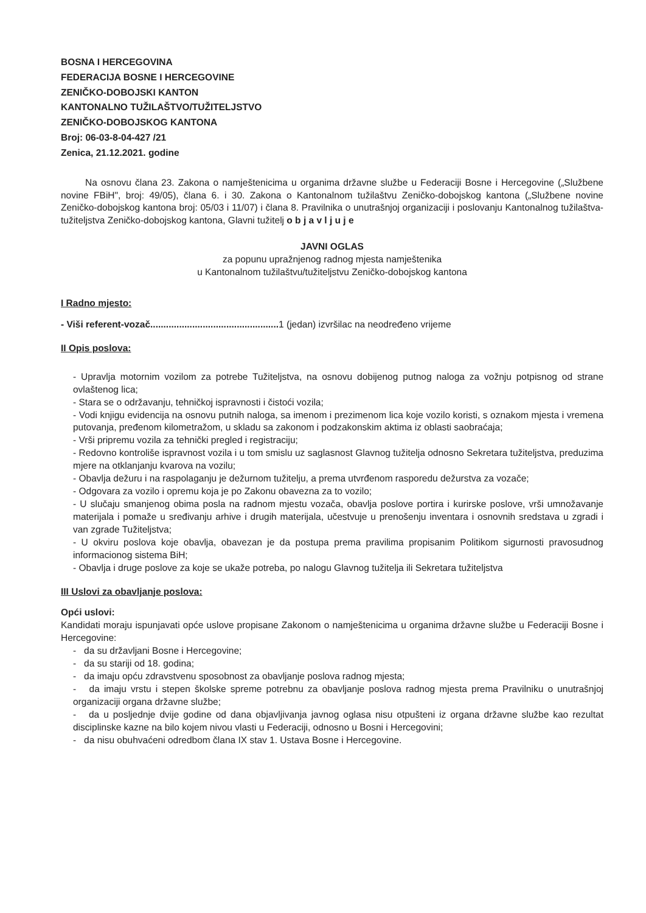BOSNA I HERCEGOVINA
FEDERACIJA BOSNE I HERCEGOVINE
ZENIČKO-DOBOJSKI KANTON
KANTONALNO TUŽILAŠTVO/TUŽITELJSTVO
ZENIČKO-DOBOJSKOG KANTONA
Broj: 06-03-8-04-427 /21
Zenica, 21.12.2021. godine
Na osnovu člana 23. Zakona o namještenicima u organima državne službe u Federaciji Bosne i Hercegovine („Službene novine FBiH", broj: 49/05), člana 6. i 30. Zakona o Kantonalnom tužilaštvu Zeničko-dobojskog kantona („Službene novine Zeničko-dobojskog kantona broj: 05/03 i 11/07) i člana 8. Pravilnika o unutrašnjoj organizaciji i poslovanju Kantonalnog tužilaštva-tužiteljstva Zeničko-dobojskog kantona, Glavni tužitelj o b j a v l j u j e
JAVNI OGLAS
za popunu upražnjenog radnog mjesta namještenika
u Kantonalnom tužilaštvu/tužiteljstvu Zeničko-dobojskog kantona
I Radno mjesto:
- Viši referent-vozač................................................. 1 (jedan) izvršilac na neodređeno vrijeme
II Opis poslova:
- Upravlja motornim vozilom za potrebe Tužiteljstva, na osnovu dobijenog putnog naloga za vožnju potpisnog od strane ovlaštenog lica;
- Stara se o održavanju, tehničkoj ispravnosti i čistoći vozila;
- Vodi knjigu evidencija na osnovu putnih naloga, sa imenom i prezimenom lica koje vozilo koristi, s oznakom mjesta i vremena putovanja, pređenom kilometražom, u skladu sa zakonom i podzakonskim aktima iz oblasti saobraćaja;
- Vrši pripremu vozila za tehnički pregled i registraciju;
- Redovno kontroliše ispravnost vozila i u tom smislu uz saglasnost Glavnog tužitelja odnosno Sekretara tužiteljstva, preduzima mjere na otklanjanju kvarova na vozilu;
- Obavlja dežuru i na raspolaganju je dežurnom tužitelju, a prema utvrđenom rasporedu dežurstva za vozače;
- Odgovara za vozilo i opremu koja je po Zakonu obavezna za to vozilo;
- U slučaju smanjenog obima posla na radnom mjestu vozača, obavlja poslove portira i kurirske poslove, vrši umnožavanje materijala i pomaže u sređivanju arhive i drugih materijala, učestvuje u prenošenju inventara i osnovnih sredstava u zgradi i van zgrade Tužiteljstva;
- U okviru poslova koje obavlja, obavezan je da postupa prema pravilima propisanim Politikom sigurnosti pravosudnog informacionog sistema BiH;
- Obavlja i druge poslove za koje se ukaže potreba, po nalogu Glavnog tužitelja ili Sekretara tužiteljstva
III Uslovi za obavljanje poslova:
Opći uslovi:
Kandidati moraju ispunjavati opće uslove propisane Zakonom o namještenicima u organima državne službe u Federaciji Bosne i Hercegovine:
- da su državljani Bosne i Hercegovine;
- da su stariji od 18. godina;
- da imaju opću zdravstvenu sposobnost za obavljanje poslova radnog mjesta;
- da imaju vrstu i stepen školske spreme potrebnu za obavljanje poslova radnog mjesta prema Pravilniku o unutrašnjoj organizaciji organa državne službe;
- da u posljednje dvije godine od dana objavljivanja javnog oglasa nisu otpušteni iz organa državne službe kao rezultat disciplinske kazne na bilo kojem nivou vlasti u Federaciji, odnosno u Bosni i Hercegovini;
- da nisu obuhvaćeni odredbom člana IX stav 1. Ustava Bosne i Hercegovine.